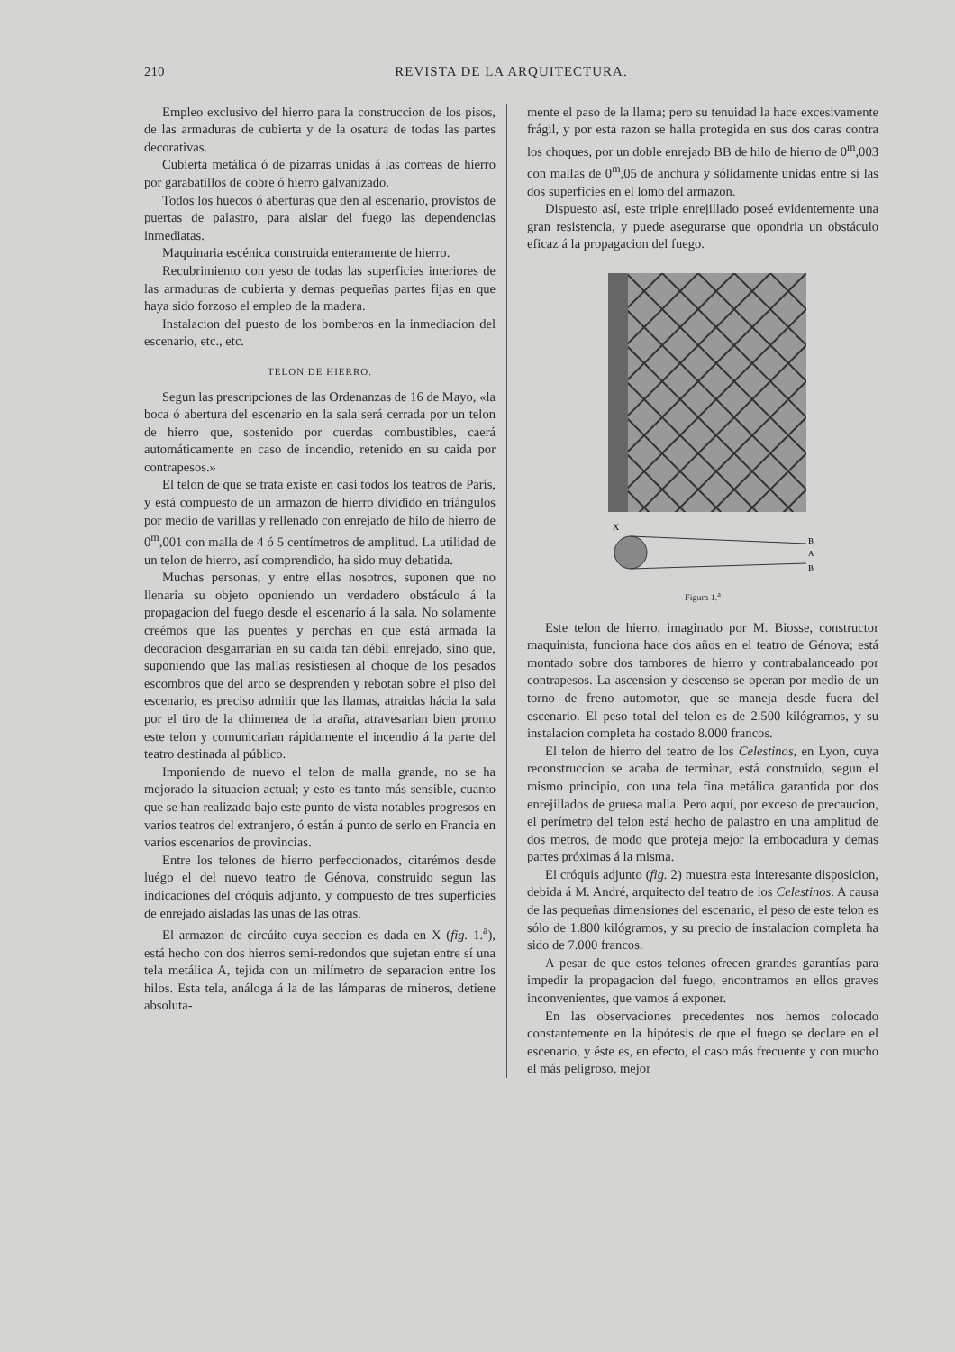210 REVISTA DE LA ARQUITECTURA.
Empleo exclusivo del hierro para la construccion de los pisos, de las armaduras de cubierta y de la osatura de todas las partes decorativas.
Cubierta metálica ó de pizarras unidas á las correas de hierro por garabatillos de cobre ó hierro galvanizado.
Todos los huecos ó aberturas que den al escenario, provistos de puertas de palastro, para aislar del fuego las dependencias inmediatas.
Maquinaria escénica construida enteramente de hierro.
Recubrimiento con yeso de todas las superficies interiores de las armaduras de cubierta y demas pequeñas partes fijas en que haya sido forzoso el empleo de la madera.
Instalacion del puesto de los bomberos en la inmediacion del escenario, etc., etc.
TELON DE HIERRO.
Segun las prescripciones de las Ordenanzas de 16 de Mayo, «la boca ó abertura del escenario en la sala será cerrada por un telon de hierro que, sostenido por cuerdas combustibles, caerá automáticamente en caso de incendio, retenido en su caida por contrapesos.»
El telon de que se trata existe en casi todos los teatros de París, y está compuesto de un armazon de hierro dividido en triángulos por medio de varillas y rellenado con enrejado de hilo de hierro de 0<sup>m</sup>,001 con malla de 4 ó 5 centímetros de amplitud. La utilidad de un telon de hierro, así comprendido, ha sido muy debatida.
Muchas personas, y entre ellas nosotros, suponen que no llenaria su objeto oponiendo un verdadero obstáculo á la propagacion del fuego desde el escenario á la sala. No solamente creémos que las puentes y perchas en que está armada la decoracion desgarrarian en su caida tan débil enrejado, sino que, suponiendo que las mallas resistiesen al choque de los pesados escombros que del arco se desprenden y rebotan sobre el piso del escenario, es preciso admitir que las llamas, atraidas hácia la sala por el tiro de la chimenea de la araña, atravesarian bien pronto este telon y comunicarian rápidamente el incendio á la parte del teatro destinada al público.
Imponiendo de nuevo el telon de malla grande, no se ha mejorado la situacion actual; y esto es tanto más sensible, cuanto que se han realizado bajo este punto de vista notables progresos en varios teatros del extranjero, ó están á punto de serlo en Francia en varios escenarios de provincias.
Entre los telones de hierro perfeccionados, citarémos desde luégo el del nuevo teatro de Génova, construido segun las indicaciones del cróquis adjunto, y compuesto de tres superficies de enrejado aisladas las unas de las otras.
El armazon de circúito cuya seccion es dada en X (fig. 1.<sup>a</sup>), está hecho con dos hierros semi-redondos que sujetan entre sí una tela metálica A, tejida con un milímetro de separacion entre los hilos. Esta tela, análoga á la de las lámparas de mineros, detiene absoluta-
mente el paso de la llama; pero su tenuidad la hace excesivamente frágil, y por esta razon se halla protegida en sus dos caras contra los choques, por un doble enrejado BB de hilo de hierro de 0<sup>m</sup>,003 con mallas de 0<sup>m</sup>,05 de anchura y sólidamente unidas entre sí las dos superficies en el lomo del armazon.
Dispuesto así, este triple enrejillado poseé evidentemente una gran resistencia, y puede asegurarse que opondria un obstáculo eficaz á la propagacion del fuego.
X
B
A
B
Figura 1.<sup>a</sup>
Este telon de hierro, imaginado por M. Biosse, constructor maquinista, funciona hace dos años en el teatro de Génova; está montado sobre dos tambores de hierro y contrabalanceado por contrapesos. La ascension y descenso se operan por medio de un torno de freno automotor, que se maneja desde fuera del escenario. El peso total del telon es de 2.500 kilógramos, y su instalacion completa ha costado 8.000 francos.
El telon de hierro del teatro de los Celestinos, en Lyon, cuya reconstruccion se acaba de terminar, está construido, segun el mismo principio, con una tela fina metálica garantida por dos enrejillados de gruesa malla. Pero aquí, por exceso de precaucion, el perímetro del telon está hecho de palastro en una amplitud de dos metros, de modo que proteja mejor la embocadura y demas partes próximas á la misma.
El cróquis adjunto (fig. 2) muestra esta interesante disposicion, debida á M. André, arquitecto del teatro de los Celestinos. A causa de las pequeñas dimensiones del escenario, el peso de este telon es sólo de 1.800 kilógramos, y su precio de instalacion completa ha sido de 7.000 francos.
A pesar de que estos telones ofrecen grandes garantías para impedir la propagacion del fuego, encontramos en ellos graves inconvenientes, que vamos á exponer.
En las observaciones precedentes nos hemos colocado constantemente en la hipótesis de que el fuego se declare en el escenario, y éste es, en efecto, el caso más frecuente y con mucho el más peligroso, mejor